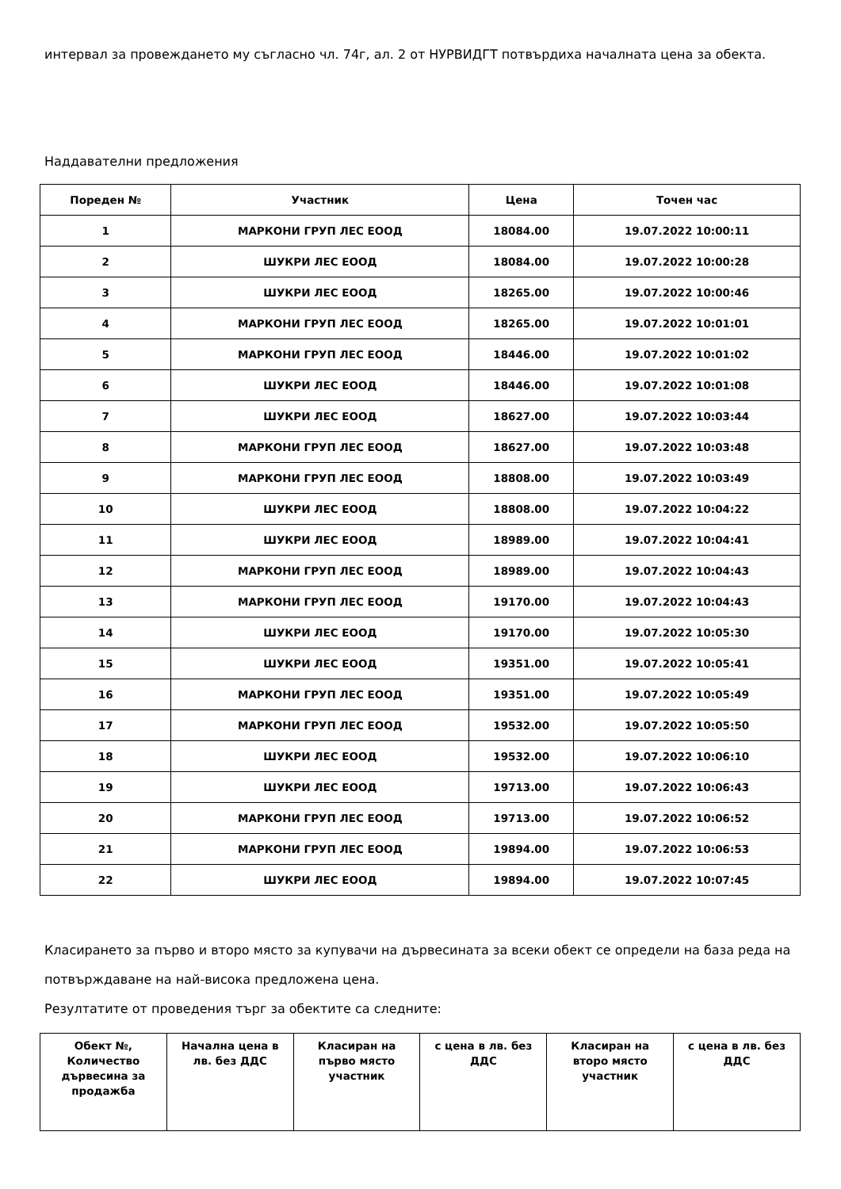интервал за провеждането му съгласно чл. 74г, ал. 2 от НУРВИДГТ потвърдиха началната цена за обекта.
Наддавателни предложения
| Пореден № | Участник | Цена | Точен час |
| --- | --- | --- | --- |
| 1 | МАРКОНИ ГРУП ЛЕС ЕООД | 18084.00 | 19.07.2022 10:00:11 |
| 2 | ШУКРИ ЛЕС ЕООД | 18084.00 | 19.07.2022 10:00:28 |
| 3 | ШУКРИ ЛЕС ЕООД | 18265.00 | 19.07.2022 10:00:46 |
| 4 | МАРКОНИ ГРУП ЛЕС ЕООД | 18265.00 | 19.07.2022 10:01:01 |
| 5 | МАРКОНИ ГРУП ЛЕС ЕООД | 18446.00 | 19.07.2022 10:01:02 |
| 6 | ШУКРИ ЛЕС ЕООД | 18446.00 | 19.07.2022 10:01:08 |
| 7 | ШУКРИ ЛЕС ЕООД | 18627.00 | 19.07.2022 10:03:44 |
| 8 | МАРКОНИ ГРУП ЛЕС ЕООД | 18627.00 | 19.07.2022 10:03:48 |
| 9 | МАРКОНИ ГРУП ЛЕС ЕООД | 18808.00 | 19.07.2022 10:03:49 |
| 10 | ШУКРИ ЛЕС ЕООД | 18808.00 | 19.07.2022 10:04:22 |
| 11 | ШУКРИ ЛЕС ЕООД | 18989.00 | 19.07.2022 10:04:41 |
| 12 | МАРКОНИ ГРУП ЛЕС ЕООД | 18989.00 | 19.07.2022 10:04:43 |
| 13 | МАРКОНИ ГРУП ЛЕС ЕООД | 19170.00 | 19.07.2022 10:04:43 |
| 14 | ШУКРИ ЛЕС ЕООД | 19170.00 | 19.07.2022 10:05:30 |
| 15 | ШУКРИ ЛЕС ЕООД | 19351.00 | 19.07.2022 10:05:41 |
| 16 | МАРКОНИ ГРУП ЛЕС ЕООД | 19351.00 | 19.07.2022 10:05:49 |
| 17 | МАРКОНИ ГРУП ЛЕС ЕООД | 19532.00 | 19.07.2022 10:05:50 |
| 18 | ШУКРИ ЛЕС ЕООД | 19532.00 | 19.07.2022 10:06:10 |
| 19 | ШУКРИ ЛЕС ЕООД | 19713.00 | 19.07.2022 10:06:43 |
| 20 | МАРКОНИ ГРУП ЛЕС ЕООД | 19713.00 | 19.07.2022 10:06:52 |
| 21 | МАРКОНИ ГРУП ЛЕС ЕООД | 19894.00 | 19.07.2022 10:06:53 |
| 22 | ШУКРИ ЛЕС ЕООД | 19894.00 | 19.07.2022 10:07:45 |
Класирането за първо и второ място за купувачи на дървесината за всеки обект се определи на база реда на потвърждаване на най-висока предложена цена.
Резултатите от проведения търг за обектите са следните:
| Обект №, Количество дървесина за продажба | Начална цена в лв. без ДДС | Класиран на първо място участник | с цена в лв. без ДДС | Класиран на второ място участник | с цена в лв. без ДДС |
| --- | --- | --- | --- | --- | --- |